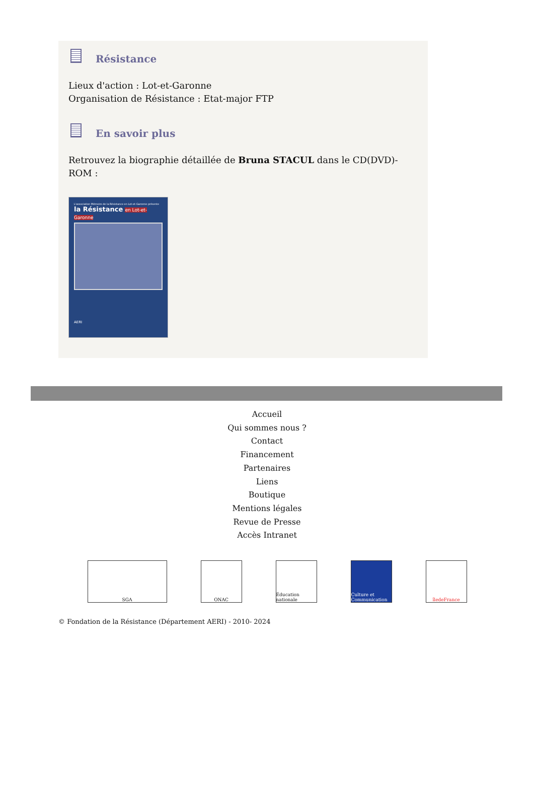Résistance
Lieux d'action : Lot-et-Garonne
Organisation de Résistance : Etat-major FTP
En savoir plus
Retrouvez la biographie détaillée de Bruna STACUL dans le CD(DVD)-ROM :
L'association Mémoire de la Résistance en Lot-et-Garonne présente
la Résistance en Lot-et-Garonne
AERI
Accueil
Qui sommes nous ?
Contact
Financement
Partenaires
Liens
Boutique
Mentions légales
Revue de Presse
Accès Intranet
SGA ONAC Éducation nationale
Culture et Communication
îledeFrance
© Fondation de la Résistance (Département AERI) - 2010- 2024